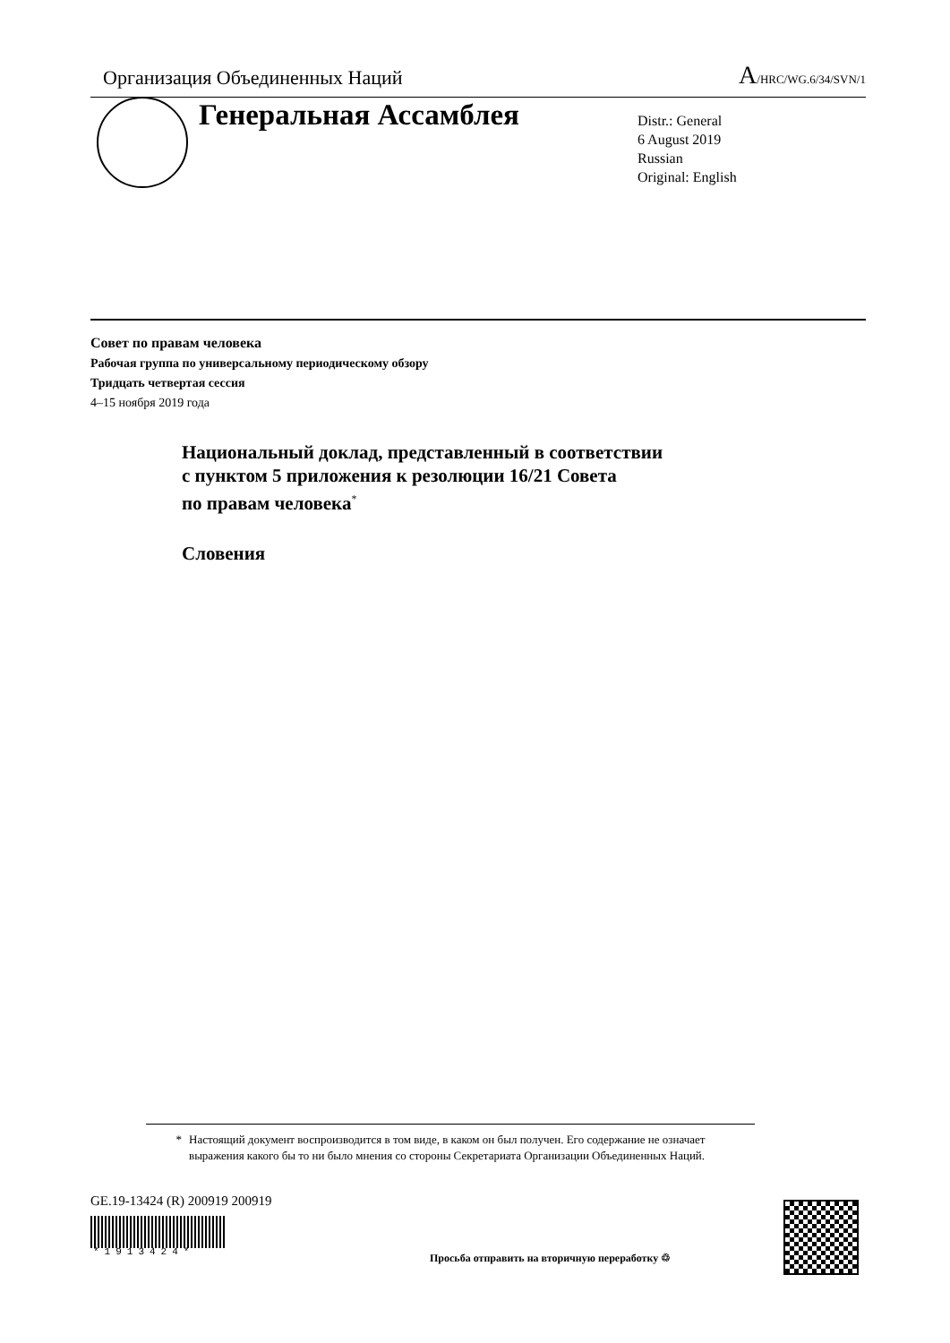Организация Объединенных Наций
A/HRC/WG.6/34/SVN/1
Генеральная Ассамблея
Distr.: General
6 August 2019
Russian
Original: English
Совет по правам человека
Рабочая группа по универсальному периодическому обзору
Тридцать четвертая сессия
4–15 ноября 2019 года
Национальный доклад, представленный в соответствии
с пунктом 5 приложения к резолюции 16/21 Совета
по правам человека<sup>*</sup>
Словения
* Настоящий документ воспроизводится в том виде, в каком он был получен. Его содержание не означает выражения какого бы то ни было мнения со стороны Секретариата Организации Объединенных Наций.
GE.19-13424 (R) 200919 200919
*1913424*
Просьба отправить на вторичную переработку ♲